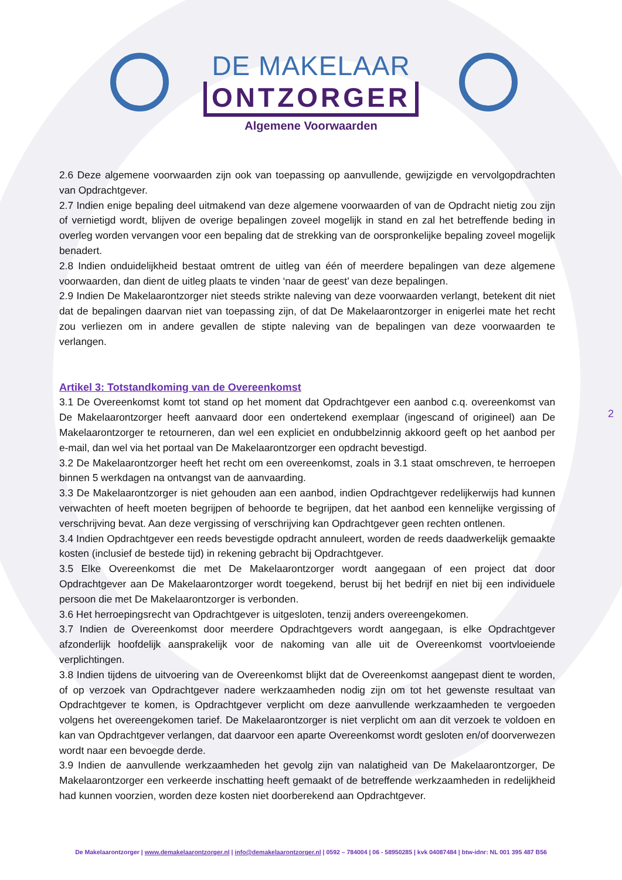DE MAKELAAR
ONTZORGER
Algemene Voorwaarden
2.6 Deze algemene voorwaarden zijn ook van toepassing op aanvullende, gewijzigde en vervolgopdrachten van Opdrachtgever.
2.7 Indien enige bepaling deel uitmakend van deze algemene voorwaarden of van de Opdracht nietig zou zijn of vernietigd wordt, blijven de overige bepalingen zoveel mogelijk in stand en zal het betreffende beding in overleg worden vervangen voor een bepaling dat de strekking van de oorspronkelijke bepaling zoveel mogelijk benadert.
2.8 Indien onduidelijkheid bestaat omtrent de uitleg van één of meerdere bepalingen van deze algemene voorwaarden, dan dient de uitleg plaats te vinden ‘naar de geest’ van deze bepalingen.
2.9 Indien De Makelaarontzorger niet steeds strikte naleving van deze voorwaarden verlangt, betekent dit niet dat de bepalingen daarvan niet van toepassing zijn, of dat De Makelaarontzorger in enigerlei mate het recht zou verliezen om in andere gevallen de stipte naleving van de bepalingen van deze voorwaarden te verlangen.
Artikel 3: Totstandkoming van de Overeenkomst
3.1 De Overeenkomst komt tot stand op het moment dat Opdrachtgever een aanbod c.q. overeenkomst van De Makelaarontzorger heeft aanvaard door een ondertekend exemplaar (ingescand of origineel) aan De Makelaarontzorger te retourneren, dan wel een expliciet en ondubbelzinnig akkoord geeft op het aanbod per e-mail, dan wel via het portaal van De Makelaarontzorger een opdracht bevestigd.
3.2 De Makelaarontzorger heeft het recht om een overeenkomst, zoals in 3.1 staat omschreven, te herroepen binnen 5 werkdagen na ontvangst van de aanvaarding.
3.3 De Makelaarontzorger is niet gehouden aan een aanbod, indien Opdrachtgever redelijkerwijs had kunnen verwachten of heeft moeten begrijpen of behoorde te begrijpen, dat het aanbod een kennelijke vergissing of verschrijving bevat. Aan deze vergissing of verschrijving kan Opdrachtgever geen rechten ontlenen.
3.4 Indien Opdrachtgever een reeds bevestigde opdracht annuleert, worden de reeds daadwerkelijk gemaakte kosten (inclusief de bestede tijd) in rekening gebracht bij Opdrachtgever.
3.5 Elke Overeenkomst die met De Makelaarontzorger wordt aangegaan of een project dat door Opdrachtgever aan De Makelaarontzorger wordt toegekend, berust bij het bedrijf en niet bij een individuele persoon die met De Makelaarontzorger is verbonden.
3.6 Het herroepingsrecht van Opdrachtgever is uitgesloten, tenzij anders overeengekomen.
3.7 Indien de Overeenkomst door meerdere Opdrachtgevers wordt aangegaan, is elke Opdrachtgever afzonderlijk hoofdelijk aansprakelijk voor de nakoming van alle uit de Overeenkomst voortvloeiende verplichtingen.
3.8 Indien tijdens de uitvoering van de Overeenkomst blijkt dat de Overeenkomst aangepast dient te worden, of op verzoek van Opdrachtgever nadere werkzaamheden nodig zijn om tot het gewenste resultaat van Opdrachtgever te komen, is Opdrachtgever verplicht om deze aanvullende werkzaamheden te vergoeden volgens het overeengekomen tarief. De Makelaarontzorger is niet verplicht om aan dit verzoek te voldoen en kan van Opdrachtgever verlangen, dat daarvoor een aparte Overeenkomst wordt gesloten en/of doorverwezen wordt naar een bevoegde derde.
3.9 Indien de aanvullende werkzaamheden het gevolg zijn van nalatigheid van De Makelaarontzorger, De Makelaarontzorger een verkeerde inschatting heeft gemaakt of de betreffende werkzaamheden in redelijkheid had kunnen voorzien, worden deze kosten niet doorberekend aan Opdrachtgever.
2
De Makelaarontzorger | www.demakelaarontzorger.nl | info@demakelaarontzorger.nl | 0592 – 784004 | 06 - 58950285 | kvk 04087484 | btw-idnr: NL 001 395 487 B56